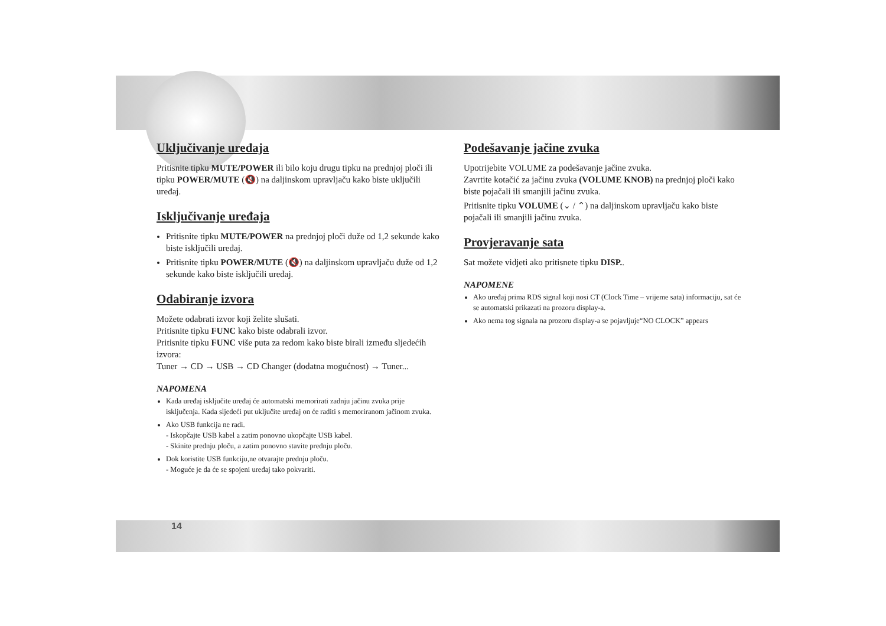Uključivanje uređaja
Pritisnite tipku MUTE/POWER ili bilo koju drugu tipku na prednjoj ploči ili tipku POWER/MUTE (🔇) na daljinskom upravljaču kako biste uključili uređaj.
Isključivanje uređaja
Pritisnite tipku MUTE/POWER na prednjoj ploči duže od 1,2 sekunde kako biste isključili uređaj.
Pritisnite tipku POWER/MUTE (🔇) na daljinskom upravljaču duže od 1,2 sekunde kako biste isključili uređaj.
Odabiranje izvora
Možete odabrati izvor koji želite slušati.
Pritisnite tipku FUNC kako biste odabrali izvor.
Pritisnite tipku FUNC više puta za redom kako biste birali između sljedećih izvora:
Tuner → CD → USB → CD Changer (dodatna mogućnost) → Tuner...
NAPOMENA
Kada uređaj isključite uređaj će automatski memorirati zadnju jačinu zvuka prije isključenja. Kada sljedeći put uključite uređaj on će raditi s memoriranom jačinom zvuka.
Ako USB funkcija ne radi.
- Iskopčajte USB kabel a zatim ponovno ukopčajte USB kabel.
- Skinite prednju ploču, a zatim ponovno stavite prednju ploču.
Dok koristite USB funkciju,ne otvarajte prednju ploču.
- Moguće je da će se spojeni uređaj tako pokvariti.
Podešavanje jačine zvuka
Upotrijebite VOLUME za podešavanje jačine zvuka.
Zavrtite kotačić za jačinu zvuka (VOLUME KNOB) na prednjoj ploči kako biste pojačali ili smanjili jačinu zvuka.
Pritisnite tipku VOLUME (⌄ / ⌃) na daljinskom upravljaču kako biste pojačali ili smanjili jačinu zvuka.
Provjeravanje sata
Sat možete vidjeti ako pritisnete tipku DISP..
NAPOMENE
Ako uređaj prima RDS signal koji nosi CT (Clock Time – vrijeme sata) informaciju, sat će se automatski prikazati na prozoru display-a.
Ako nema tog signala na prozoru display-a se pojavljuje“NO CLOCK” appears
14